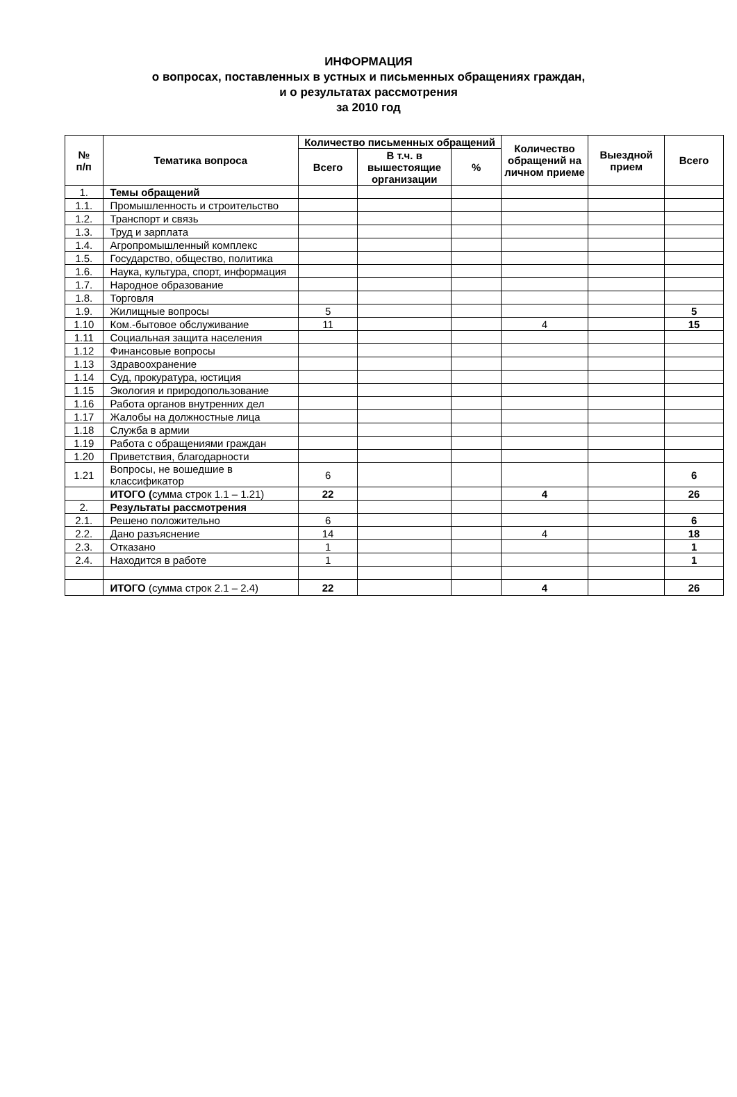ИНФОРМАЦИЯ
о вопросах, поставленных в устных и письменных обращениях граждан,
и о результатах рассмотрения
за 2010 год
| № п/п | Тематика вопроса | Количество письменных обращений | | | Количество обращений на личном приеме | Выездной прием | Всего |
| --- | --- | --- | --- | --- | --- | --- | --- |
| | | Всего | В т.ч. в вышестоящие организации | % | | | |
| 1. | Темы обращений | | | | | | |
| 1.1. | Промышленность и строительство | | | | | | |
| 1.2. | Транспорт и связь | | | | | | |
| 1.3. | Труд и зарплата | | | | | | |
| 1.4. | Агропромышленный комплекс | | | | | | |
| 1.5. | Государство, общество, политика | | | | | | |
| 1.6. | Наука, культура, спорт, информация | | | | | | |
| 1.7. | Народное образование | | | | | | |
| 1.8. | Торговля | | | | | | |
| 1.9. | Жилищные вопросы | 5 | | | | | 5 |
| 1.10 | Ком.-бытовое обслуживание | 11 | | | 4 | | 15 |
| 1.11 | Социальная защита населения | | | | | | |
| 1.12 | Финансовые вопросы | | | | | | |
| 1.13 | Здравоохранение | | | | | | |
| 1.14 | Суд, прокуратура, юстиция | | | | | | |
| 1.15 | Экология и природопользование | | | | | | |
| 1.16 | Работа органов внутренних дел | | | | | | |
| 1.17 | Жалобы на должностные лица | | | | | | |
| 1.18 | Служба в армии | | | | | | |
| 1.19 | Работа с обращениями граждан | | | | | | |
| 1.20 | Приветствия, благодарности | | | | | | |
| 1.21 | Вопросы, не вошедшие в классификатор | 6 | | | | | 6 |
| | ИТОГО ( сумма строк 1.1 – 1.21) | 22 | | | 4 | | 26 |
| 2. | Результаты рассмотрения | | | | | | |
| 2.1. | Решено положительно | 6 | | | | | 6 |
| 2.2. | Дано разъяснение | 14 | | | 4 | | 18 |
| 2.3. | Отказано | 1 | | | | | 1 |
| 2.4. | Находится в работе | 1 | | | | | 1 |
| | ИТОГО (сумма строк 2.1 – 2.4) | 22 | | | 4 | | 26 |